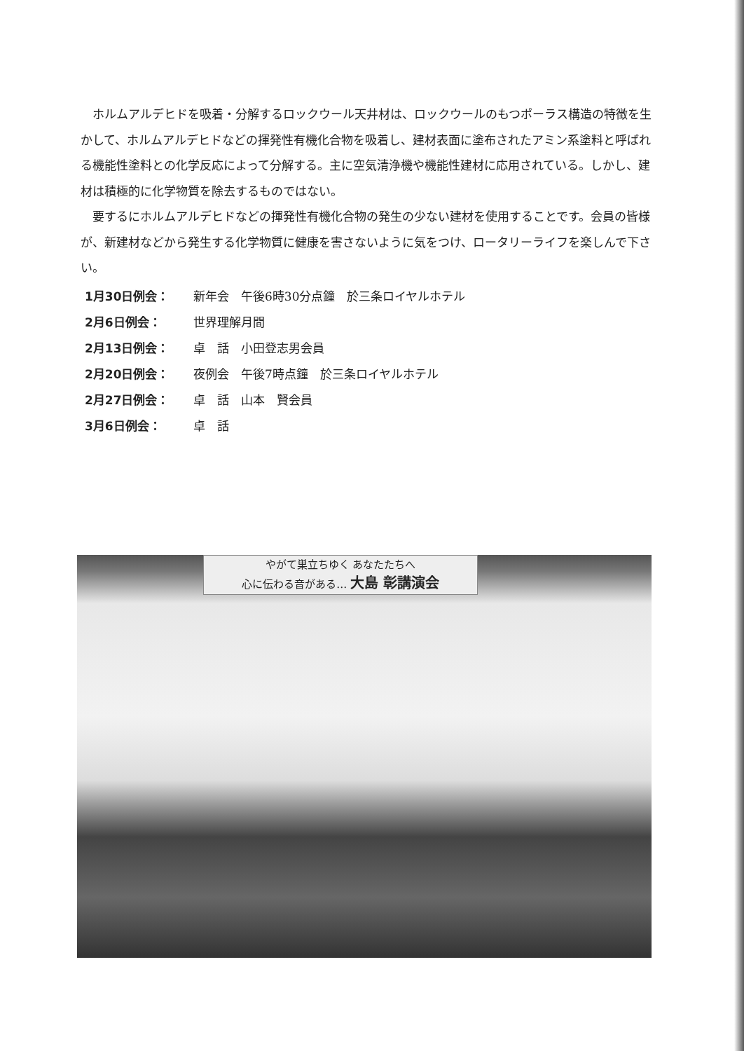ホルムアルデヒドを吸着・分解するロックウール天井材は、ロックウールのもつポーラス構造の特徴を生かして、ホルムアルデヒドなどの揮発性有機化合物を吸着し、建材表面に塗布されたアミン系塗料と呼ばれる機能性塗料との化学反応によって分解する。主に空気清浄機や機能性建材に応用されている。しかし、建材は積極的に化学物質を除去するものではない。
要するにホルムアルデヒドなどの揮発性有機化合物の発生の少ない建材を使用することです。会員の皆様が、新建材などから発生する化学物質に健康を害さないように気をつけ、ロータリーライフを楽しんで下さい。
1月30日例会： 新年会　午後6時30分点鐘　於三条ロイヤルホテル
2月6日例会： 世界理解月間
2月13日例会： 卓　話　小田登志男会員
2月20日例会： 夜例会　午後7時点鐘　於三条ロイヤルホテル
2月27日例会： 卓　話　山本　賢会員
3月6日例会： 卓　話
やがて巣立ちゆく あなたたちへ
心に伝わる音がある… 大島 彰講演会